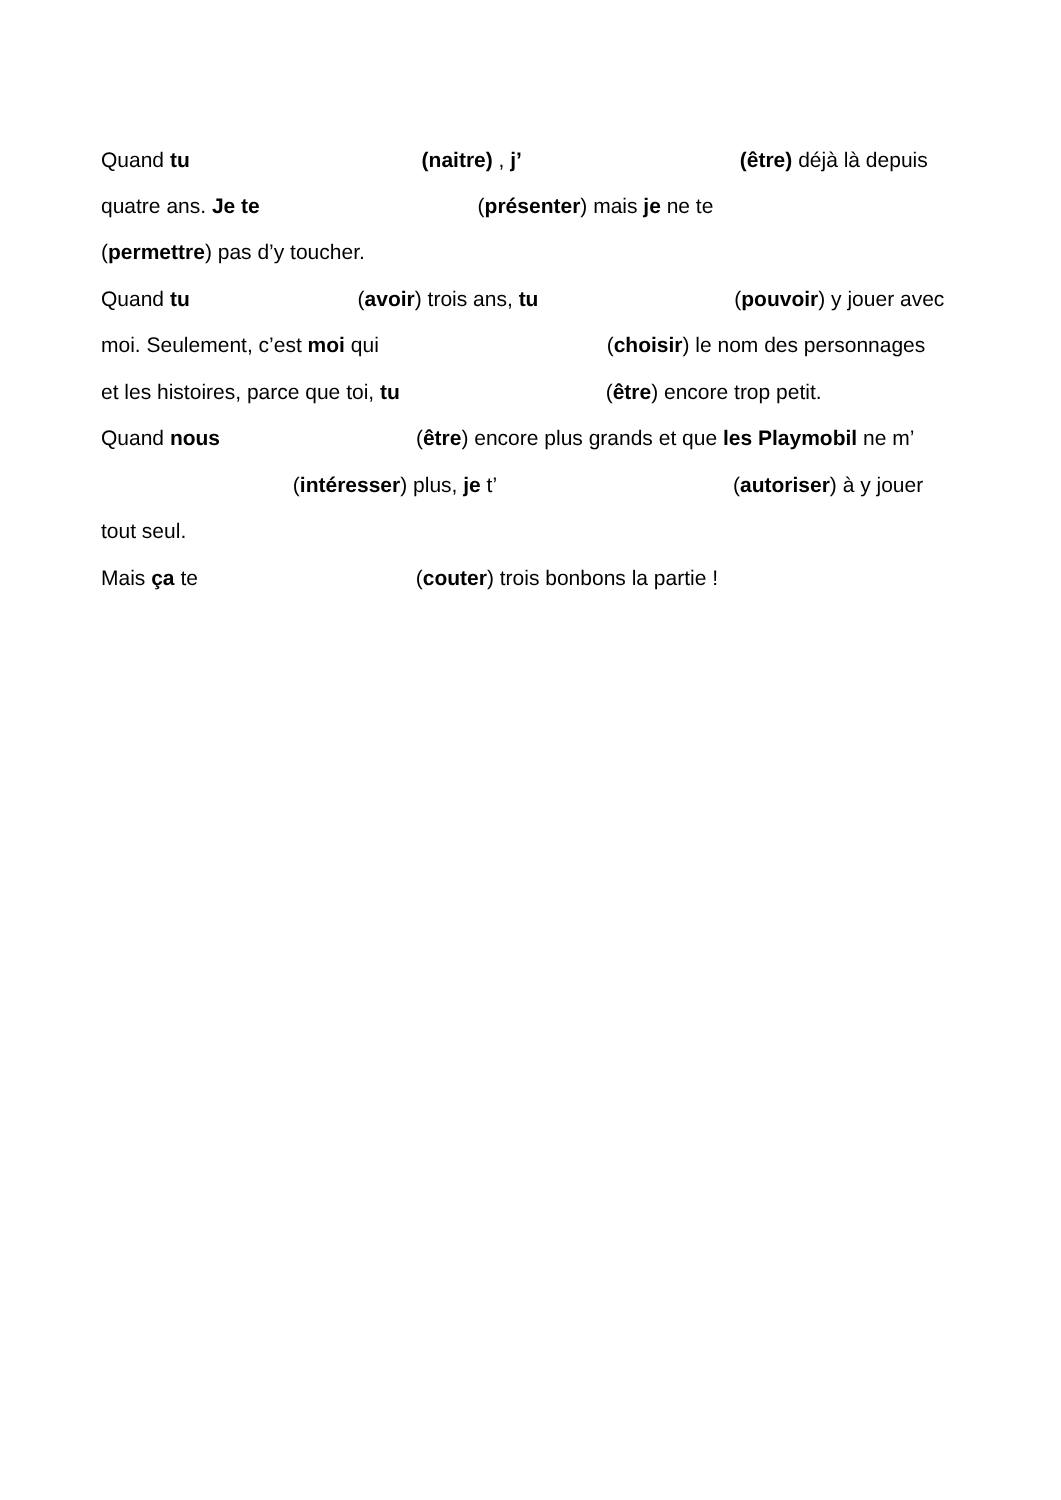Quand tu (naitre) , j’ (être) déjà là depuis
quatre ans. Je te (présenter) mais je ne te
(permettre) pas d’y toucher.
Quand tu (avoir) trois ans, tu (pouvoir) y jouer avec
moi. Seulement, c’est moi qui (choisir) le nom des personnages
et les histoires, parce que toi, tu (être) encore trop petit.
Quand nous (être) encore plus grands et que les Playmobil ne m’
(intéresser) plus, je t’ (autoriser) à y jouer
tout seul.
Mais ça te (couter) trois bonbons la partie !